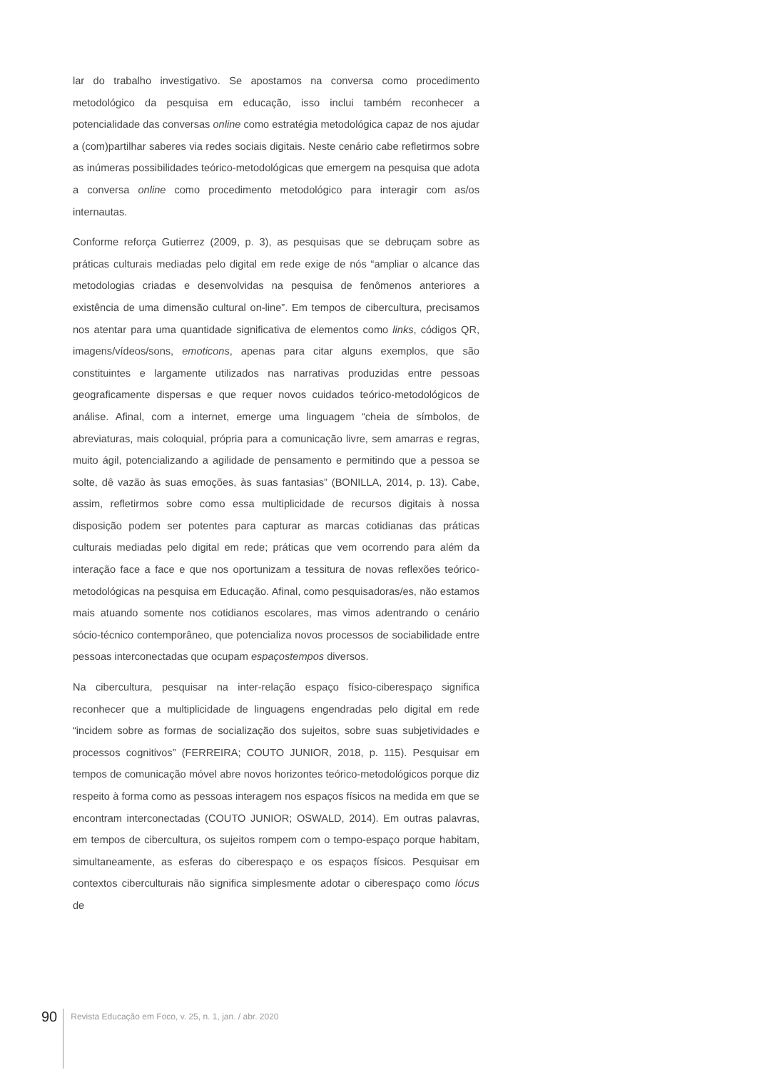lar do trabalho investigativo. Se apostamos na conversa como procedimento metodológico da pesquisa em educação, isso inclui também reconhecer a potencialidade das conversas online como estratégia metodológica capaz de nos ajudar a (com)partilhar saberes via redes sociais digitais. Neste cenário cabe refletirmos sobre as inúmeras possibilidades teórico-metodológicas que emergem na pesquisa que adota a conversa online como procedimento metodológico para interagir com as/os internautas.
Conforme reforça Gutierrez (2009, p. 3), as pesquisas que se debruçam sobre as práticas culturais mediadas pelo digital em rede exige de nós “ampliar o alcance das metodologias criadas e desenvolvidas na pesquisa de fenômenos anteriores a existência de uma dimensão cultural on-line”. Em tempos de cibercultura, precisamos nos atentar para uma quantidade significativa de elementos como links, códigos QR, imagens/vídeos/sons, emoticons, apenas para citar alguns exemplos, que são constituintes e largamente utilizados nas narrativas produzidas entre pessoas geograficamente dispersas e que requer novos cuidados teórico-metodológicos de análise. Afinal, com a internet, emerge uma linguagem “cheia de símbolos, de abreviaturas, mais coloquial, própria para a comunicação livre, sem amarras e regras, muito ágil, potencializando a agilidade de pensamento e permitindo que a pessoa se solte, dê vazão às suas emoções, às suas fantasias” (BONILLA, 2014, p. 13). Cabe, assim, refletirmos sobre como essa multiplicidade de recursos digitais à nossa disposição podem ser potentes para capturar as marcas cotidianas das práticas culturais mediadas pelo digital em rede; práticas que vem ocorrendo para além da interação face a face e que nos oportunizam a tessitura de novas reflexões teórico-metodológicas na pesquisa em Educação. Afinal, como pesquisadoras/es, não estamos mais atuando somente nos cotidianos escolares, mas vimos adentrando o cenário sócio-técnico contemporâneo, que potencializa novos processos de sociabilidade entre pessoas interconectadas que ocupam espaçostempos diversos.
Na cibercultura, pesquisar na inter-relação espaço físico-ciberespaço significa reconhecer que a multiplicidade de linguagens engendradas pelo digital em rede “incidem sobre as formas de socialização dos sujeitos, sobre suas subjetividades e processos cognitivos” (FERREIRA; COUTO JUNIOR, 2018, p. 115). Pesquisar em tempos de comunicação móvel abre novos horizontes teórico-metodológicos porque diz respeito à forma como as pessoas interagem nos espaços físicos na medida em que se encontram interconectadas (COUTO JUNIOR; OSWALD, 2014). Em outras palavras, em tempos de cibercultura, os sujeitos rompem com o tempo-espaço porque habitam, simultaneamente, as esferas do ciberespaço e os espaços físicos. Pesquisar em contextos ciberculturais não significa simplesmente adotar o ciberespaço como lócus de
90
Revista Educação em Foco, v. 25, n. 1, jan. / abr. 2020